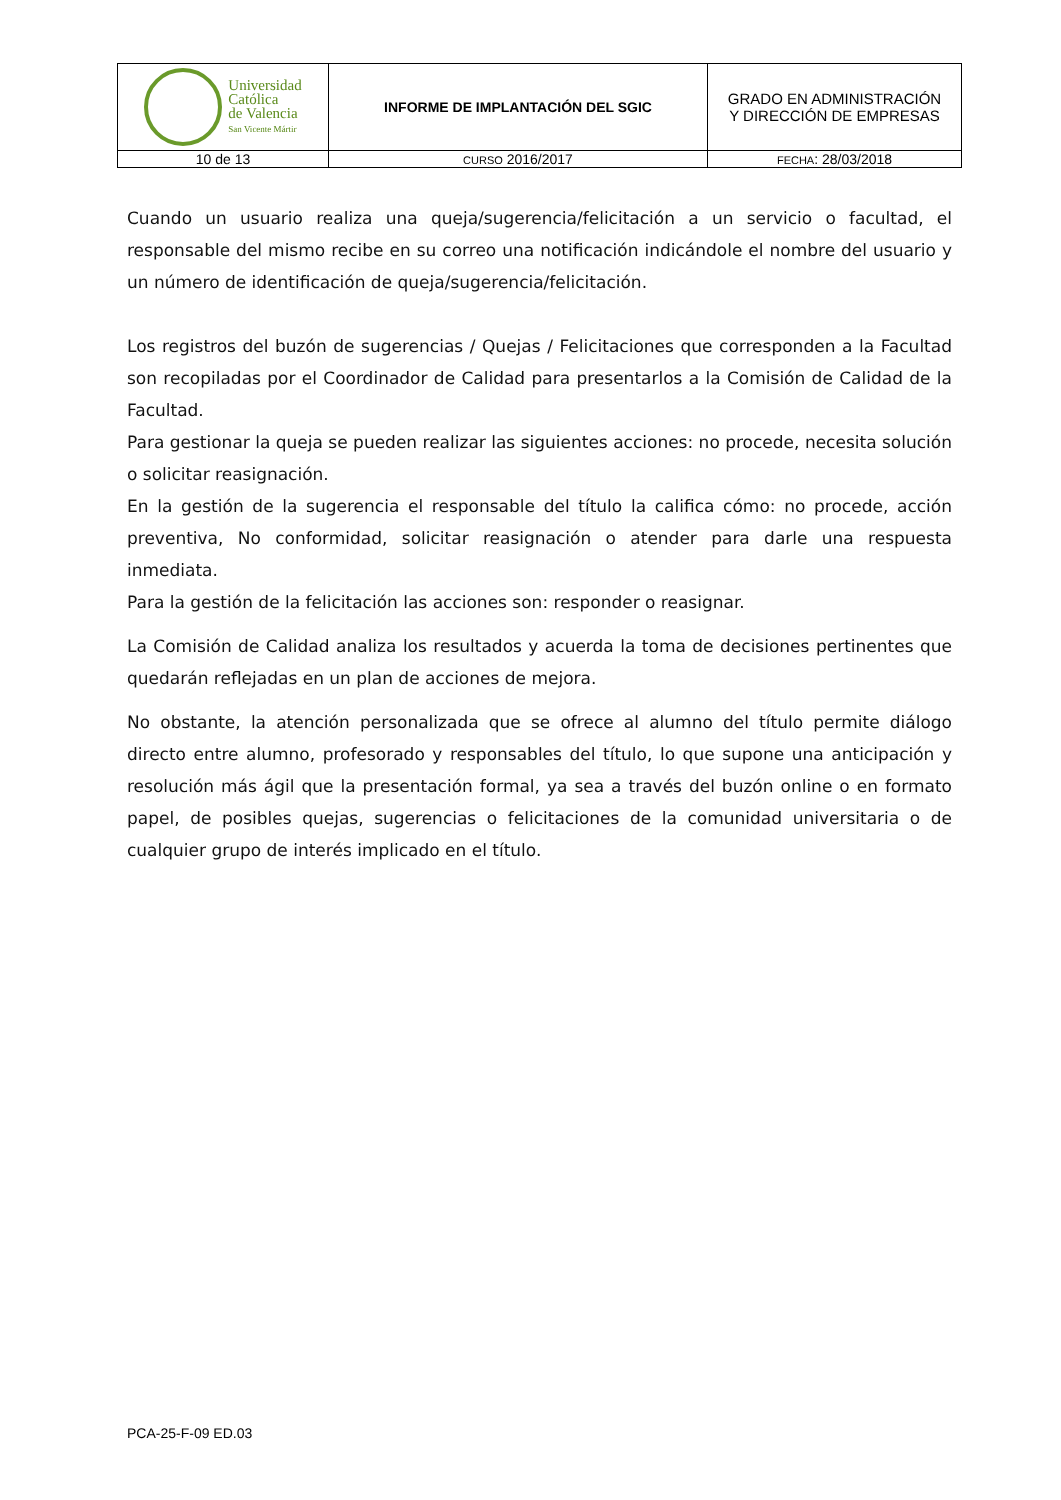| Universidad Católica de Valencia San Vicente Mártir | INFORME DE IMPLANTACIÓN DEL SGIC | GRADO EN ADMINISTRACIÓN Y DIRECCIÓN DE EMPRESAS |
| 10 de 13 | CURSO 2016/2017 | FECHA : 28/03/2018 |
Cuando un usuario realiza una queja/sugerencia/felicitación a un servicio o facultad, el responsable del mismo recibe en su correo una notificación indicándole el nombre del usuario y un número de identificación de queja/sugerencia/felicitación.
Los registros del buzón de sugerencias / Quejas / Felicitaciones que corresponden a la Facultad son recopiladas por el Coordinador de Calidad para presentarlos a la Comisión de Calidad de la Facultad.
Para gestionar la queja se pueden realizar las siguientes acciones: no procede, necesita solución o solicitar reasignación.
En la gestión de la sugerencia el responsable del título la califica cómo: no procede, acción preventiva, No conformidad, solicitar reasignación o atender para darle una respuesta inmediata.
Para la gestión de la felicitación las acciones son: responder o reasignar.
La Comisión de Calidad analiza los resultados y acuerda la toma de decisiones pertinentes que quedarán reflejadas en un plan de acciones de mejora.
No obstante, la atención personalizada que se ofrece al alumno del título permite diálogo directo entre alumno, profesorado y responsables del título, lo que supone una anticipación y resolución más ágil que la presentación formal, ya sea a través del buzón online o en formato papel, de posibles quejas, sugerencias o felicitaciones de la comunidad universitaria o de cualquier grupo de interés implicado en el título.
PCA-25-F-09 ED.03